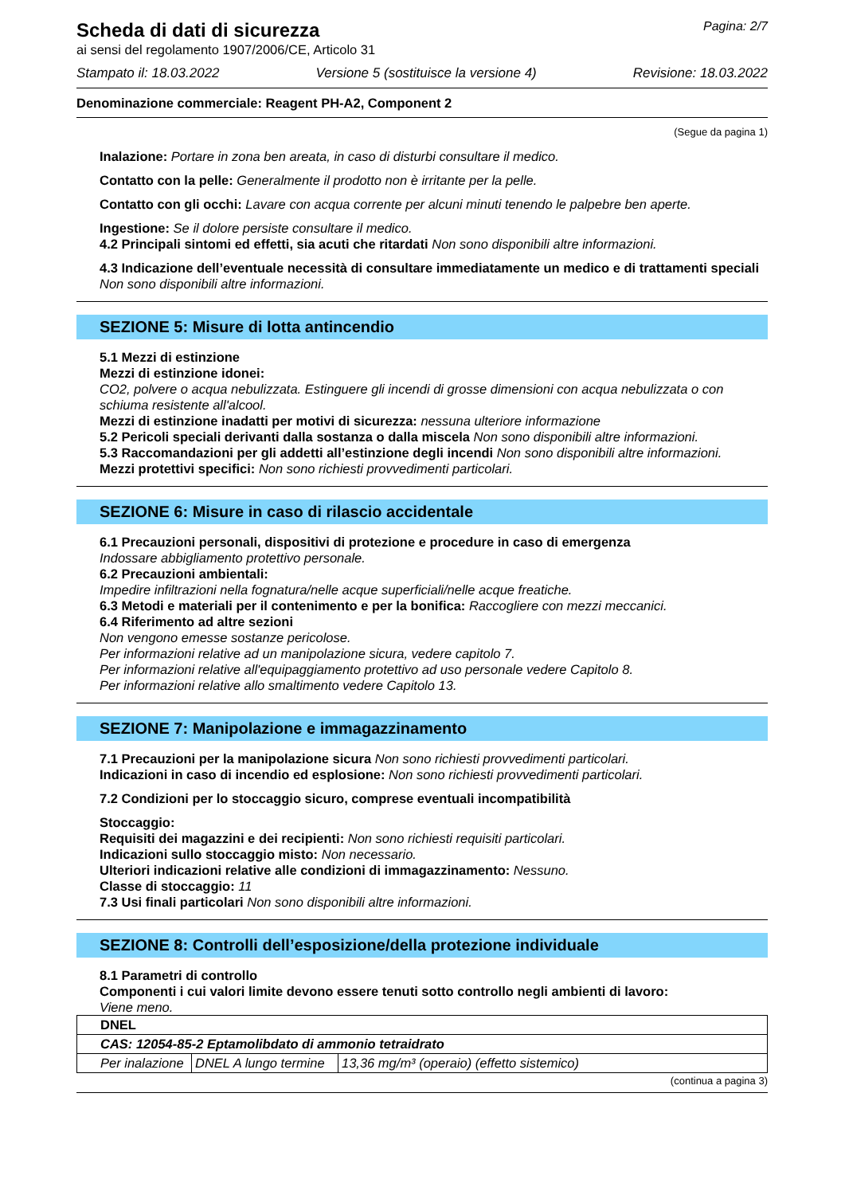Scheda di dati di sicurezza
Pagina: 2/7
ai sensi del regolamento 1907/2006/CE, Articolo 31
Stampato il: 18.03.2022 Versione 5 (sostituisce la versione 4) Revisione: 18.03.2022
Denominazione commerciale: Reagent PH-A2, Component 2
(Segue da pagina 1)
Inalazione: Portare in zona ben areata, in caso di disturbi consultare il medico.
Contatto con la pelle: Generalmente il prodotto non è irritante per la pelle.
Contatto con gli occhi: Lavare con acqua corrente per alcuni minuti tenendo le palpebre ben aperte.
Ingestione: Se il dolore persiste consultare il medico.
4.2 Principali sintomi ed effetti, sia acuti che ritardati Non sono disponibili altre informazioni.
4.3 Indicazione dell’eventuale necessità di consultare immediatamente un medico e di trattamenti speciali
Non sono disponibili altre informazioni.
SEZIONE 5: Misure di lotta antincendio
5.1 Mezzi di estinzione
Mezzi di estinzione idonei:
CO2, polvere o acqua nebulizzata. Estinguere gli incendi di grosse dimensioni con acqua nebulizzata o con schiuma resistente all'alcool.
Mezzi di estinzione inadatti per motivi di sicurezza: nessuna ulteriore informazione
5.2 Pericoli speciali derivanti dalla sostanza o dalla miscela Non sono disponibili altre informazioni.
5.3 Raccomandazioni per gli addetti all’estinzione degli incendi Non sono disponibili altre informazioni.
Mezzi protettivi specifici: Non sono richiesti provvedimenti particolari.
SEZIONE 6: Misure in caso di rilascio accidentale
6.1 Precauzioni personali, dispositivi di protezione e procedure in caso di emergenza
Indossare abbigliamento protettivo personale.
6.2 Precauzioni ambientali:
Impedire infiltrazioni nella fognatura/nelle acque superficiali/nelle acque freatiche.
6.3 Metodi e materiali per il contenimento e per la bonifica: Raccogliere con mezzi meccanici.
6.4 Riferimento ad altre sezioni
Non vengono emesse sostanze pericolose.
Per informazioni relative ad un manipolazione sicura, vedere capitolo 7.
Per informazioni relative all'equipaggiamento protettivo ad uso personale vedere Capitolo 8.
Per informazioni relative allo smaltimento vedere Capitolo 13.
SEZIONE 7: Manipolazione e immagazzinamento
7.1 Precauzioni per la manipolazione sicura Non sono richiesti provvedimenti particolari.
Indicazioni in caso di incendio ed esplosione: Non sono richiesti provvedimenti particolari.
7.2 Condizioni per lo stoccaggio sicuro, comprese eventuali incompatibilità
Stoccaggio:
Requisiti dei magazzini e dei recipienti: Non sono richiesti requisiti particolari.
Indicazioni sullo stoccaggio misto: Non necessario.
Ulteriori indicazioni relative alle condizioni di immagazzinamento: Nessuno.
Classe di stoccaggio: 11
7.3 Usi finali particolari Non sono disponibili altre informazioni.
SEZIONE 8: Controlli dell’esposizione/della protezione individuale
8.1 Parametri di controllo
Componenti i cui valori limite devono essere tenuti sotto controllo negli ambienti di lavoro:
Viene meno.
| DNEL | | |
| CAS: 12054-85-2 Eptamolibdato di ammonio tetraidrato | | |
| Per inalazione | DNEL A lungo termine | 13,36 mg/m³ (operaio) (effetto sistemico) |
(continua a pagina 3)